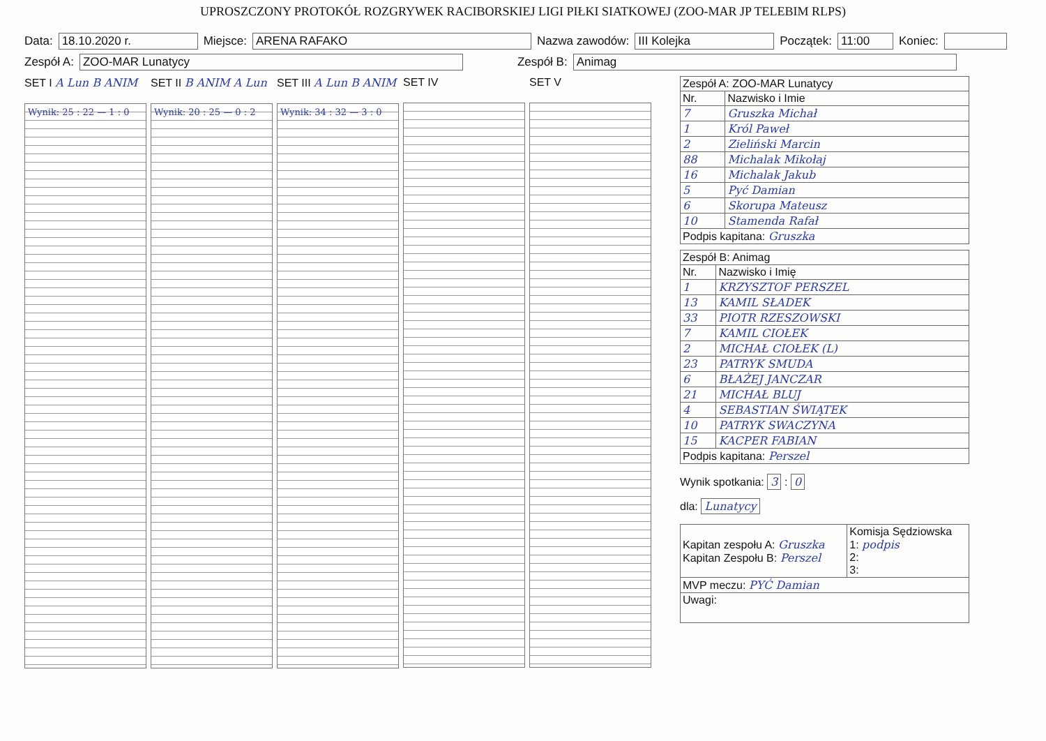UPROSZCZONY PROTOKÓŁ ROZGRYWEK RACIBORSKIEJ LIGI PIŁKI SIATKOWEJ (ZOO-MAR JP TELEBIM RLPS)
Data: 18.10.2020 r. Miejsce: ARENA RAFAKO Nazwa zawodów: III Kolejka Początek: 11:00 Koniec:
Zespół A: ZOO-MAR Lunatycy Zespół B: Animag
SET I A Lun B ANIM
Wynik: 25 : 22 — 1 : 0
SET II B ANIM A Lun
Wynik: 20 : 25 — 0 : 2
SET III A Lun B ANIM
Wynik: 34 : 32 — 3 : 0
SET IV
SET V
| Zespół A: ZOO-MAR Lunatycy | |
| Nr. | Nazwisko i Imie |
| 7 | Gruszka Michał |
| 1 | Król Paweł |
| 2 | Zieliński Marcin |
| 88 | Michalak Mikołaj |
| 16 | Michalak Jakub |
| 5 | Pyć Damian |
| 6 | Skorupa Mateusz |
| 10 | Stamenda Rafał |
| Podpis kapitana: Gruszka | |
| Zespół B: Animag | |
| Nr. | Nazwisko i Imię |
| 1 | KRZYSZTOF PERSZEL |
| 13 | KAMIL SŁADEK |
| 33 | PIOTR RZESZOWSKI |
| 7 | KAMIL CIOŁEK |
| 2 | MICHAŁ CIOŁEK (L) |
| 23 | PATRYK SMUDA |
| 6 | BŁAŻEJ JANCZAR |
| 21 | MICHAŁ BLUJ |
| 4 | SEBASTIAN ŚWIĄTEK |
| 10 | PATRYK SWACZYNA |
| 15 | KACPER FABIAN |
| Podpis kapitana: Perszel | |
Wynik spotkania: 3 : 0
dla: Lunatycy
| Kapitan zespołu A: Gruszka Kapitan Zespołu B: Perszel | Komisja Sędziowska 1: podpis 2: 3: |
| MVP meczu: PYĆ Damian | |
| Uwagi: | |